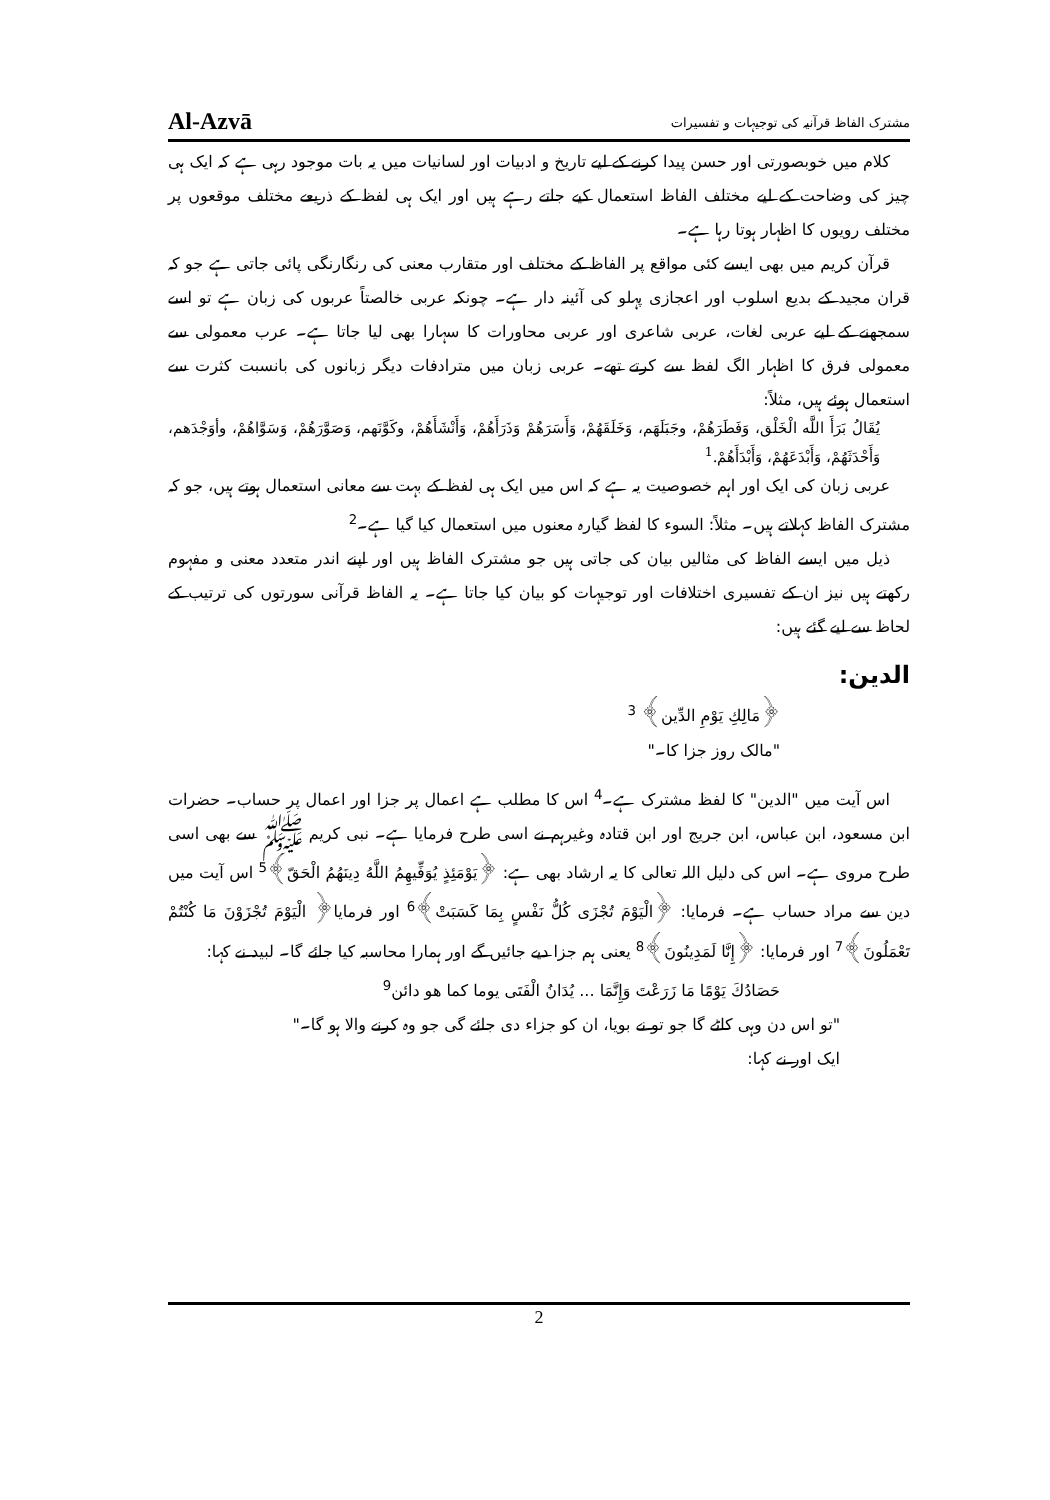Al-Azvā مشترک الفاظ قرآنیہ کی توجیہات و تفسیرات
کلام میں خوبصورتی اور حسن پیدا کرنے کے لیے تاریخ و ادبیات اور لسانیات میں یہ بات موجود رہی ہے کہ ایک ہی چیز کی وضاحت کے لیے مختلف الفاظ استعمال کیے جاتے رہے ہیں اور ایک ہی لفظ کے ذریعے مختلف موقعوں پر مختلف رویوں کا اظہار ہوتا رہا ہے۔
قرآن کریم میں بھی ایسے کئی مواقع پر الفاظ کے مختلف اور متقارب معنی کی رنگارنگی پائی جاتی ہے جو کہ قران مجید کے بدیع اسلوب اور اعجازی پہلو کی آئینہ دار ہے۔ چونکہ عربی خالصتاً عربوں کی زبان ہے تو اسے سمجھنے کے لیے عربی لغات، عربی شاعری اور عربی محاورات کا سہارا بھی لیا جاتا ہے۔ عرب معمولی سے معمولی فرق کا اظہار الگ لفظ سے کرتے تھے۔ عربی زبان میں مترادفات دیگر زبانوں کی بانسبت کثرت سے استعمال ہوئے ہیں، مثلاً:
يُقَالُ بَرَأَ اللَّه الْخَلْق، وَفَطَرَهُمْ، وجَبَلَهَم، وَخَلَقَهُمْ، وَأَسَرَهُمْ وَذَرَأَهُمْ، وَأَنْشَأَهُمْ، وكَوَّنَهم، وَصَوَّرَهُمْ، وَسَوَّاهُمْ، وأوَجْدَهم، وَأَحْدَثَهُمْ، وَأَبْدَعَهُمْ، وَأَبْدَأَهُمْ.<sup>1</sup>
عربی زبان کی ایک اور اہم خصوصیت یہ ہے کہ اس میں ایک ہی لفظ کے بہت سے معانی استعمال ہوتے ہیں، جو کہ مشترک الفاظ کہلاتے ہیں۔ مثلاً: السوء کا لفظ گیارہ معنوں میں استعمال کیا گیا ہے۔<sup>2</sup>
ذیل میں ایسے الفاظ کی مثالیں بیان کی جاتی ہیں جو مشترک الفاظ ہیں اور اپنے اندر متعدد معنی و مفہوم رکھتے ہیں نیز ان کے تفسیری اختلافات اور توجیہات کو بیان کیا جاتا ہے۔ یہ الفاظ قرآنی سورتوں کی ترتیب کے لحاظ سے لیے گئے ہیں:
الدین:
﴿مَالِكِ يَوْمِ الدِّين﴾ <sup>3</sup>
"مالک روز جزا کا۔"
اس آیت میں "الدین" کا لفظ مشترک ہے۔<sup>4</sup> اس کا مطلب ہے اعمال پر جزا اور اعمال پر حساب۔ حضرات ابن مسعود، ابن عباس، ابن جریج اور ابن قتادہ وغیرہم نے اسی طرح فرمایا ہے۔ نبی کریم ﷺ سے بھی اسی طرح مروی ہے۔ اس کی دلیل اللہ تعالی کا یہ ارشاد بھی ہے: ﴿يَوْمَئِذٍ يُوَفِّيهِمُ اللَّهُ دِينَهُمُ الْحَقّ﴾<sup>5</sup> اس آیت میں دین سے مراد حساب ہے۔ فرمایا: ﴿الْيَوْمَ تُجْزَى كُلُّ نَفْسٍ بِمَا كَسَبَتْ﴾<sup>6</sup> اور فرمایا﴿ الْيَوْمَ تُجْزَوْنَ مَا كُنْتُمْ تَعْمَلُونَ﴾<sup>7</sup> اور فرمایا: ﴿إِنَّا لَمَدِينُونَ﴾<sup>8</sup> یعنی ہم جزا دیے جائیں گے اور ہمارا محاسبہ کیا جائے گا۔ لبید نے کہا:
حَصَادُكَ يَوْمًا مَا زَرَعْتَ وَإِنَّمَا ... يُدَانُ الْفَتَى يوما كما هو دائن<sup>9</sup>
"تو اس دن وہی کاٹے گا جو تو نے بویا، ان کو جزاء دی جائے گی جو وہ کرنے والا ہو گا۔"
ایک اور نے کہا:
2